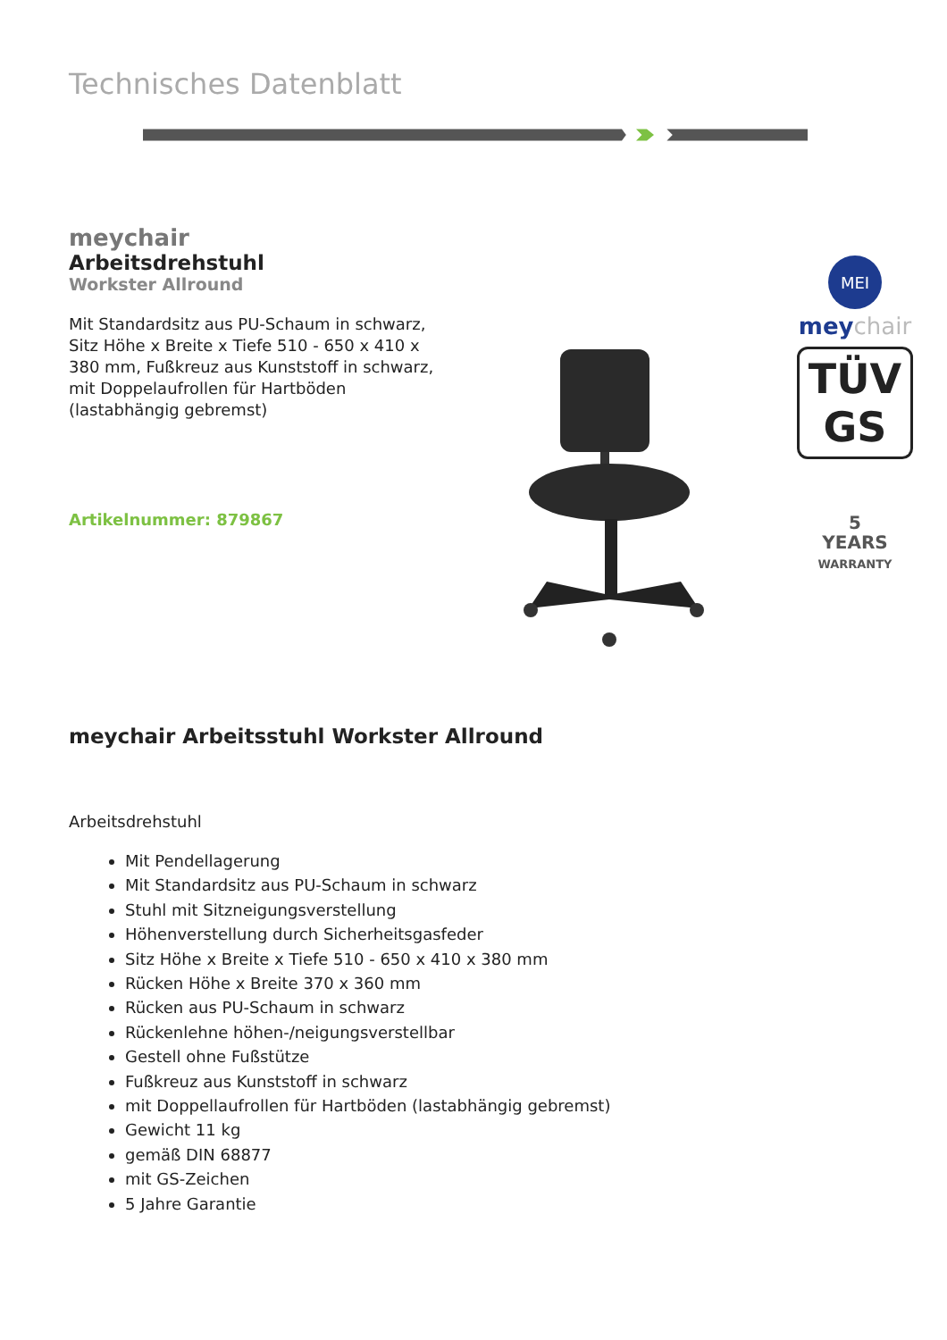Technisches Datenblatt
meychair
Arbeitsdrehstuhl
Workster Allround
Mit Standardsitz aus PU-Schaum in schwarz, Sitz Höhe x Breite x Tiefe 510 - 650 x 410 x 380 mm, Fußkreuz aus Kunststoff in schwarz, mit Doppelaufrollen für Hartböden (lastabhängig gebremst)
Artikelnummer: 879867
MEI
meychair
TÜV
GS
5
YEARS
WARRANTY
meychair Arbeitsstuhl Workster Allround
Arbeitsdrehstuhl
Mit Pendellagerung
Mit Standardsitz aus PU-Schaum in schwarz
Stuhl mit Sitzneigungsverstellung
Höhenverstellung durch Sicherheitsgasfeder
Sitz Höhe x Breite x Tiefe 510 - 650 x 410 x 380 mm
Rücken Höhe x Breite 370 x 360 mm
Rücken aus PU-Schaum in schwarz
Rückenlehne höhen-/neigungsverstellbar
Gestell ohne Fußstütze
Fußkreuz aus Kunststoff in schwarz
mit Doppellaufrollen für Hartböden (lastabhängig gebremst)
Gewicht 11 kg
gemäß DIN 68877
mit GS-Zeichen
5 Jahre Garantie